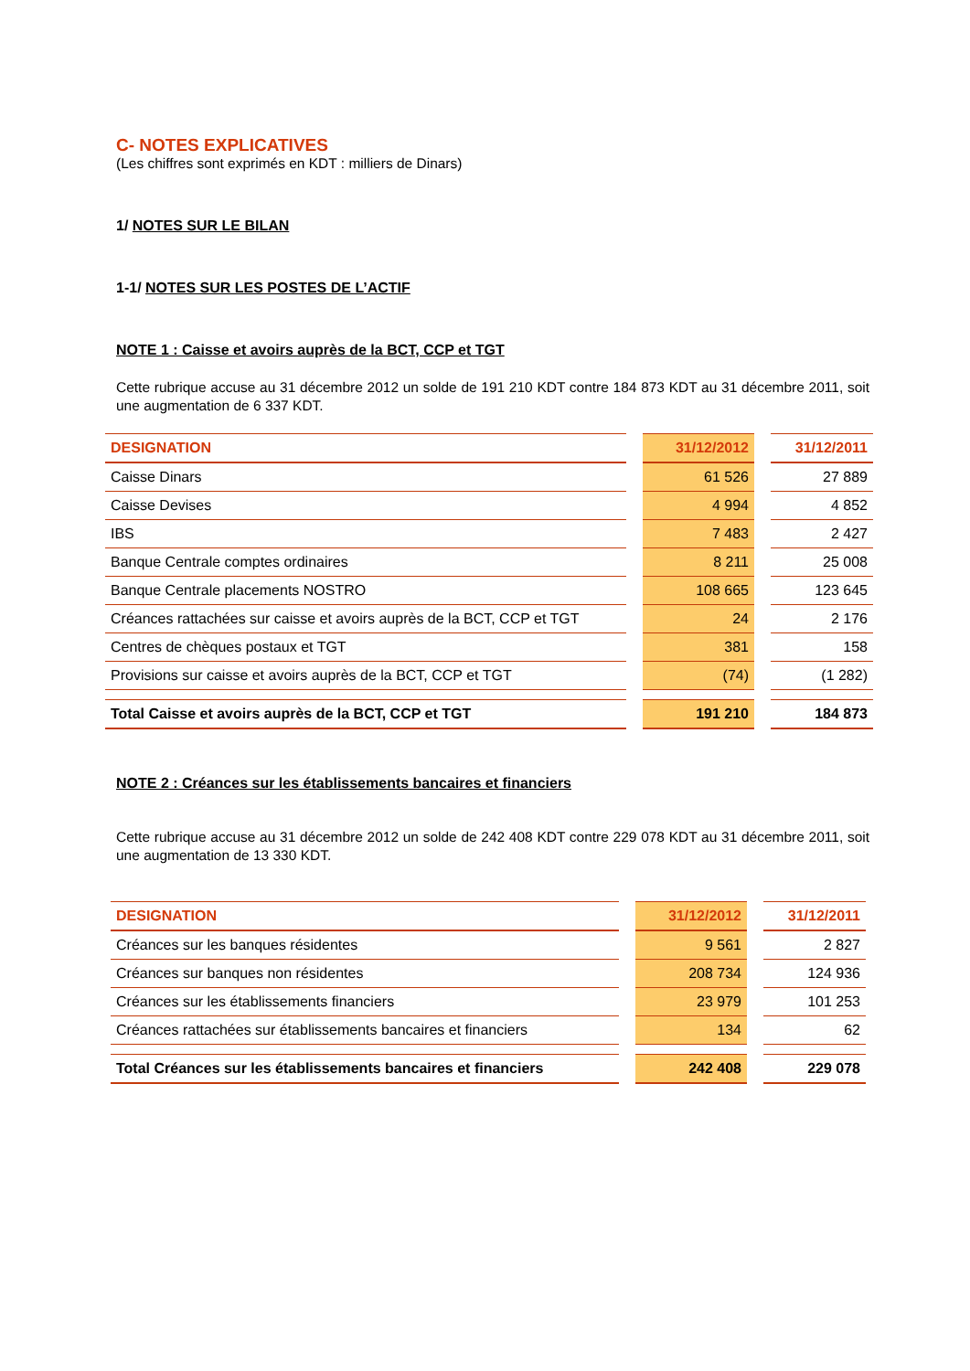C- NOTES EXPLICATIVES
(Les chiffres sont exprimés en KDT : milliers de Dinars)
1/ NOTES SUR LE BILAN
1-1/ NOTES SUR LES POSTES DE L’ACTIF
NOTE 1 : Caisse et avoirs auprès de la BCT, CCP et TGT
Cette rubrique accuse au 31 décembre 2012 un solde de 191 210 KDT contre 184 873 KDT au 31 décembre 2011, soit une augmentation de 6 337 KDT.
| DESIGNATION | | 31/12/2012 | | 31/12/2011 |
| Caisse Dinars | | 61 526 | | 27 889 |
| Caisse Devises | | 4 994 | | 4 852 |
| IBS | | 7 483 | | 2 427 |
| Banque Centrale comptes ordinaires | | 8 211 | | 25 008 |
| Banque Centrale placements NOSTRO | | 108 665 | | 123 645 |
| Créances rattachées sur caisse et avoirs auprès de la BCT, CCP et TGT | | 24 | | 2 176 |
| Centres de chèques postaux et TGT | | 381 | | 158 |
| Provisions sur caisse et avoirs auprès de la BCT, CCP et TGT | | (74) | | (1 282) |
| Total Caisse et avoirs auprès de la BCT, CCP et TGT | | 191 210 | | 184 873 |
NOTE 2 : Créances sur les établissements bancaires et financiers
Cette rubrique accuse au 31 décembre 2012 un solde de 242 408 KDT contre 229 078 KDT au 31 décembre 2011, soit une augmentation de 13 330 KDT.
| DESIGNATION | | 31/12/2012 | | 31/12/2011 |
| Créances sur les banques résidentes | | 9 561 | | 2 827 |
| Créances sur banques non résidentes | | 208 734 | | 124 936 |
| Créances sur les établissements financiers | | 23 979 | | 101 253 |
| Créances rattachées sur établissements bancaires et financiers | | 134 | | 62 |
| Total Créances sur les établissements bancaires et financiers | | 242 408 | | 229 078 |